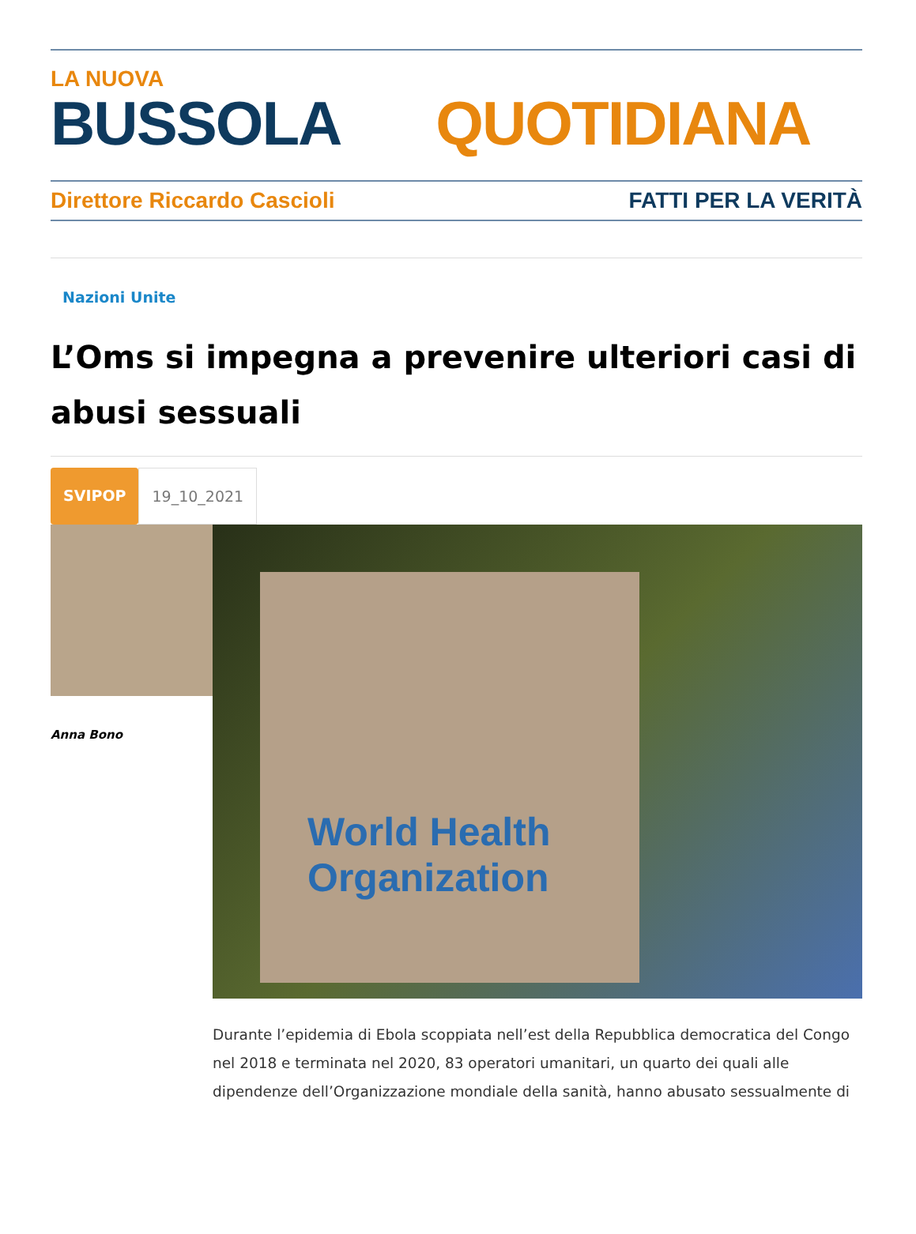LA NUOVA
BUSSOLA QUOTIDIANA
Direttore Riccardo Cascioli FATTI PER LA VERITÀ
Nazioni Unite
L’Oms si impegna a prevenire ulteriori casi di abusi sessuali
SVIPOP 19_10_2021
Anna Bono
World Health Organization
Durante l’epidemia di Ebola scoppiata nell’est della Repubblica democratica del Congo nel 2018 e terminata nel 2020, 83 operatori umanitari, un quarto dei quali alle dipendenze dell’Organizzazione mondiale della sanità, hanno abusato sessualmente di